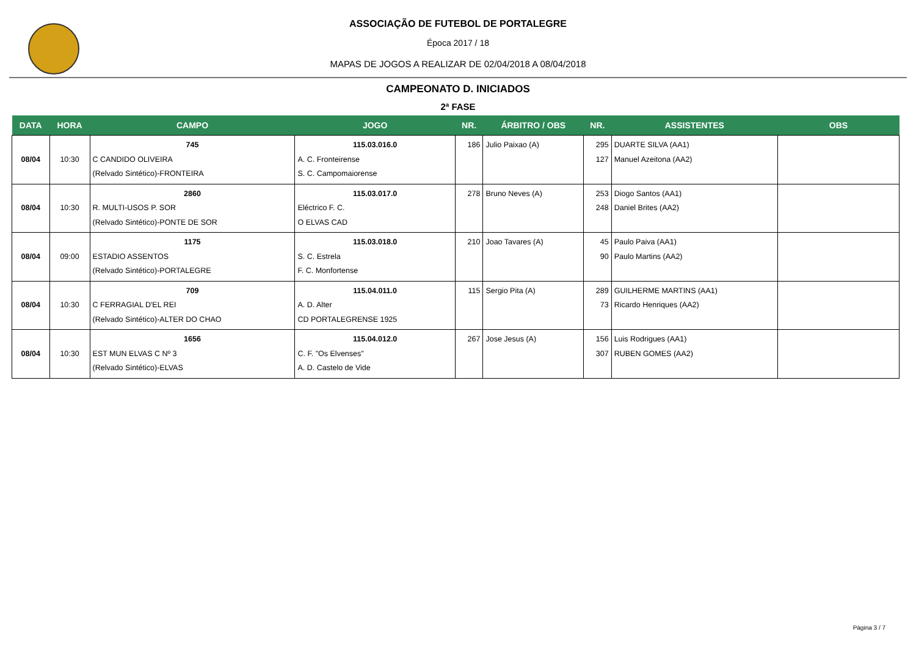ASSOCIAÇÃO DE FUTEBOL DE PORTALEGRE
Época 2017 / 18
MAPAS DE JOGOS A REALIZAR DE 02/04/2018 A 08/04/2018
CAMPEONATO D. INICIADOS
2ª FASE
| DATA | HORA | CAMPO | JOGO | NR. | ÁRBITRO / OBS | NR. | ASSISTENTES | OBS |
| --- | --- | --- | --- | --- | --- | --- | --- | --- |
| 08/04 | 10:30 | 745 C CANDIDO OLIVEIRA (Relvado Sintético)-FRONTEIRA | 115.03.016.0 A. C. Fronteirense S. C. Campomaiorense | 186 | Julio Paixao (A) | 295 127 | DUARTE SILVA (AA1) Manuel Azeitona (AA2) | |
| 08/04 | 10:30 | 2860 R. MULTI-USOS P. SOR (Relvado Sintético)-PONTE DE SOR | 115.03.017.0 Eléctrico F. C. O ELVAS CAD | 278 | Bruno Neves (A) | 253 248 | Diogo Santos (AA1) Daniel Brites (AA2) | |
| 08/04 | 09:00 | 1175 ESTADIO ASSENTOS (Relvado Sintético)-PORTALEGRE | 115.03.018.0 S. C. Estrela F. C. Monfortense | 210 | Joao Tavares (A) | 45 90 | Paulo Paiva (AA1) Paulo Martins (AA2) | |
| 08/04 | 10:30 | 709 C FERRAGIAL D'EL REI (Relvado Sintético)-ALTER DO CHAO | 115.04.011.0 A. D. Alter CD PORTALEGRENSE 1925 | 115 | Sergio Pita (A) | 289 73 | GUILHERME MARTINS (AA1) Ricardo Henriques (AA2) | |
| 08/04 | 10:30 | 1656 EST MUN ELVAS C Nº 3 (Relvado Sintético)-ELVAS | 115.04.012.0 C. F. "Os Elvenses" A. D. Castelo de Vide | 267 | Jose Jesus (A) | 156 307 | Luis Rodrigues (AA1) RUBEN GOMES (AA2) | |
Página 3 / 7